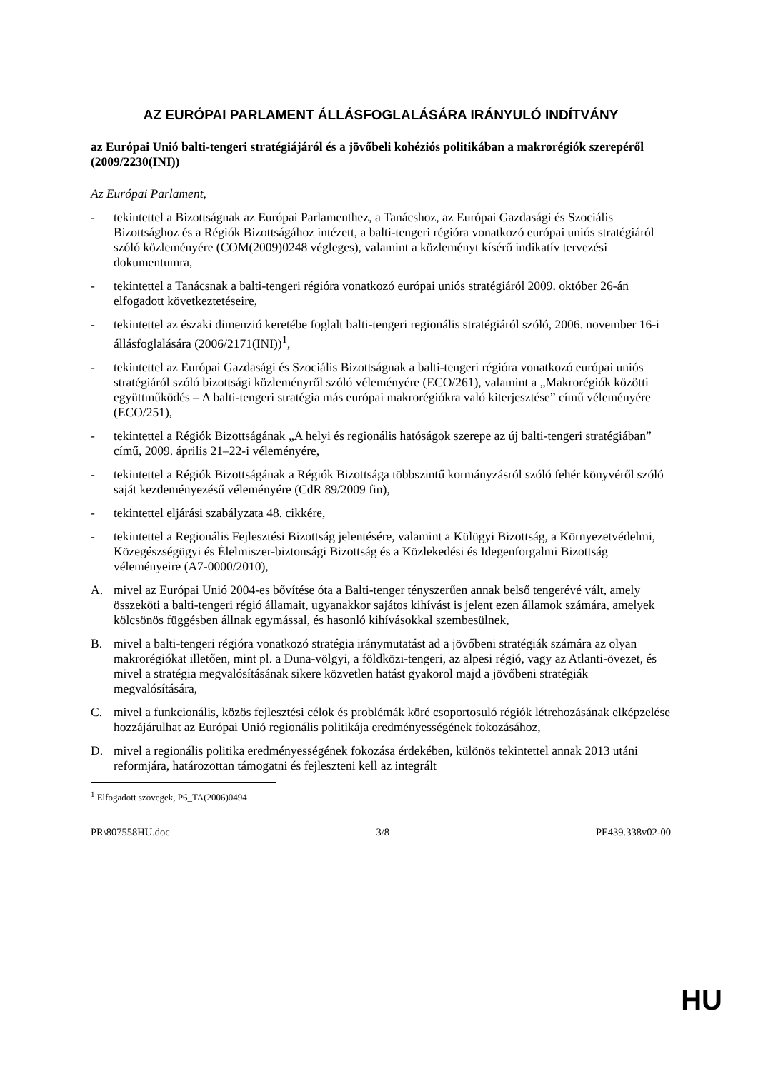AZ EURÓPAI PARLAMENT ÁLLÁSFOGLALÁSÁRA IRÁNYULÓ INDÍTVÁNY
az Európai Unió balti-tengeri stratégiájáról és a jövőbeli kohéziós politikában a makrorégiók szerepéről
(2009/2230(INI))
Az Európai Parlament,
- tekintettel a Bizottságnak az Európai Parlamenthez, a Tanácshoz, az Európai Gazdasági és Szociális Bizottsághoz és a Régiók Bizottságához intézett, a balti-tengeri régióra vonatkozó európai uniós stratégiáról szóló közleményére (COM(2009)0248 végleges), valamint a közleményt kísérő indikatív tervezési dokumentumra,
- tekintettel a Tanácsnak a balti-tengeri régióra vonatkozó európai uniós stratégiáról 2009. október 26-án elfogadott következtetéseire,
- tekintettel az északi dimenzió keretébe foglalt balti-tengeri regionális stratégiáról szóló, 2006. november 16-i állásfoglalására (2006/2171(INI))<sup>1</sup>,
- tekintettel az Európai Gazdasági és Szociális Bizottságnak a balti-tengeri régióra vonatkozó európai uniós stratégiáról szóló bizottsági közleményről szóló véleményére (ECO/261), valamint a „Makrorégiók közötti együttműködés – A balti-tengeri stratégia más európai makrorégiókra való kiterjesztése” című véleményére (ECO/251),
- tekintettel a Régiók Bizottságának „A helyi és regionális hatóságok szerepe az új balti-tengeri stratégiában” című, 2009. április 21–22-i véleményére,
- tekintettel a Régiók Bizottságának a Régiók Bizottsága többszintű kormányzásról szóló fehér könyvéről szóló saját kezdeményezésű véleményére (CdR 89/2009 fin),
- tekintettel eljárási szabályzata 48. cikkére,
- tekintettel a Regionális Fejlesztési Bizottság jelentésére, valamint a Külügyi Bizottság, a Környezetvédelmi, Közegészségügyi és Élelmiszer-biztonsági Bizottság és a Közlekedési és Idegenforgalmi Bizottság véleményeire (A7-0000/2010),
A. mivel az Európai Unió 2004-es bővítése óta a Balti-tenger tényszerűen annak belső tengerévé vált, amely összeköti a balti-tengeri régió államait, ugyanakkor sajátos kihívást is jelent ezen államok számára, amelyek kölcsönös függésben állnak egymással, és hasonló kihívásokkal szembesülnek,
B. mivel a balti-tengeri régióra vonatkozó stratégia iránymutatást ad a jövőbeni stratégiák számára az olyan makrorégiókat illetően, mint pl. a Duna-völgyi, a földközi-tengeri, az alpesi régió, vagy az Atlanti-övezet, és mivel a stratégia megvalósításának sikere közvetlen hatást gyakorol majd a jövőbeni stratégiák megvalósítására,
C. mivel a funkcionális, közös fejlesztési célok és problémák köré csoportosuló régiók létrehozásának elképzelése hozzájárulhat az Európai Unió regionális politikája eredményességének fokozásához,
D. mivel a regionális politika eredményességének fokozása érdekében, különös tekintettel annak 2013 utáni reformjára, határozottan támogatni és fejleszteni kell az integrált
<sup>1</sup> Elfogadott szövegek, P6_TA(2006)0494
PR\807558HU.doc 3/8 PE439.338v02-00
HU